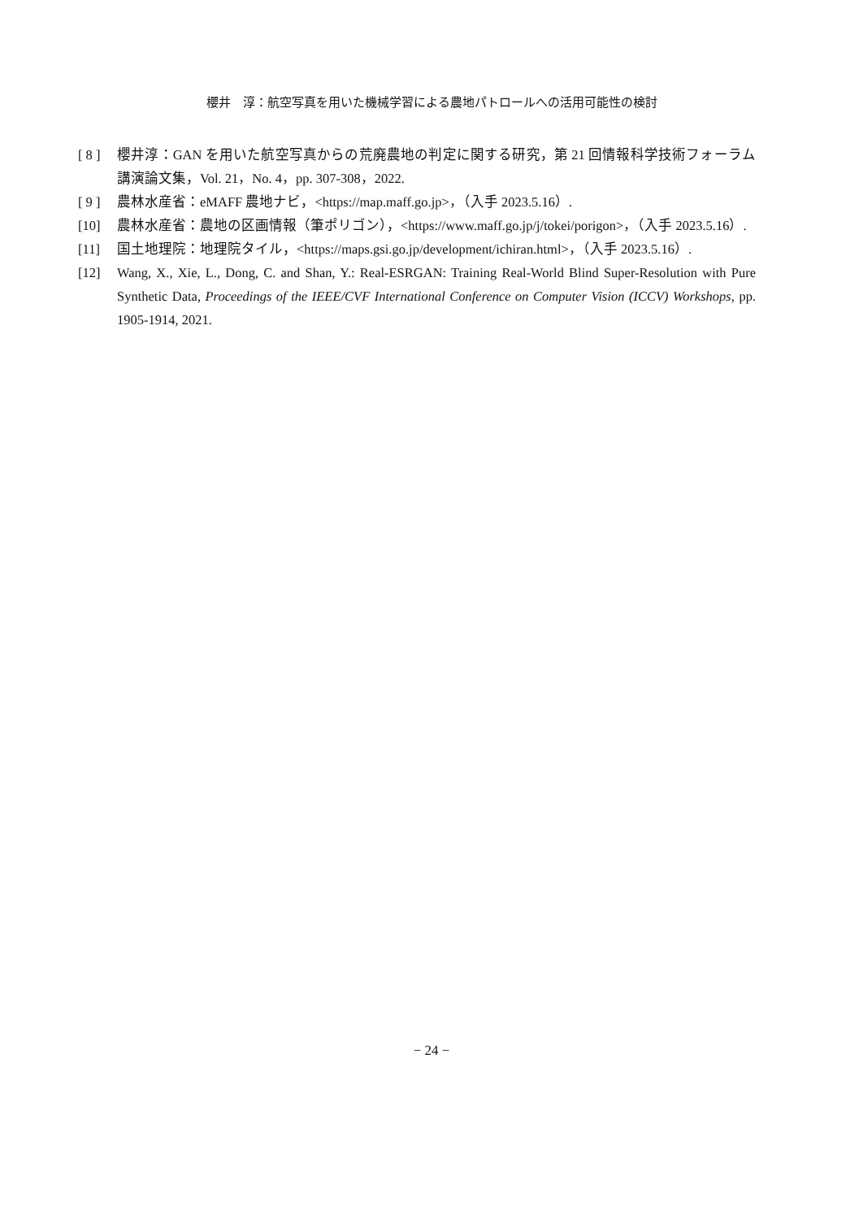櫻井　淳：航空写真を用いた機械学習による農地パトロールへの活用可能性の検討
[ 8 ]
櫻井淳：GAN を用いた航空写真からの荒廃農地の判定に関する研究，第 21 回情報科学技術フォーラム講演論文集，Vol. 21，No. 4，pp. 307-308，2022.
[ 9 ]
農林水産省：eMAFF 農地ナビ，<https://map.maff.go.jp>，（入手 2023.5.16）.
[10] 農林水産省：農地の区画情報（筆ポリゴン），<https://www.maff.go.jp/j/tokei/porigon>，（入手 2023.5.16）.
[11] 国土地理院：地理院タイル，<https://maps.gsi.go.jp/development/ichiran.html>，（入手 2023.5.16）.
[12] Wang, X., Xie, L., Dong, C. and Shan, Y.: Real-ESRGAN: Training Real-World Blind Super-Resolution with Pure Synthetic Data, Proceedings of the IEEE/CVF International Conference on Computer Vision (ICCV) Workshops, pp. 1905-1914, 2021.
− 24 −